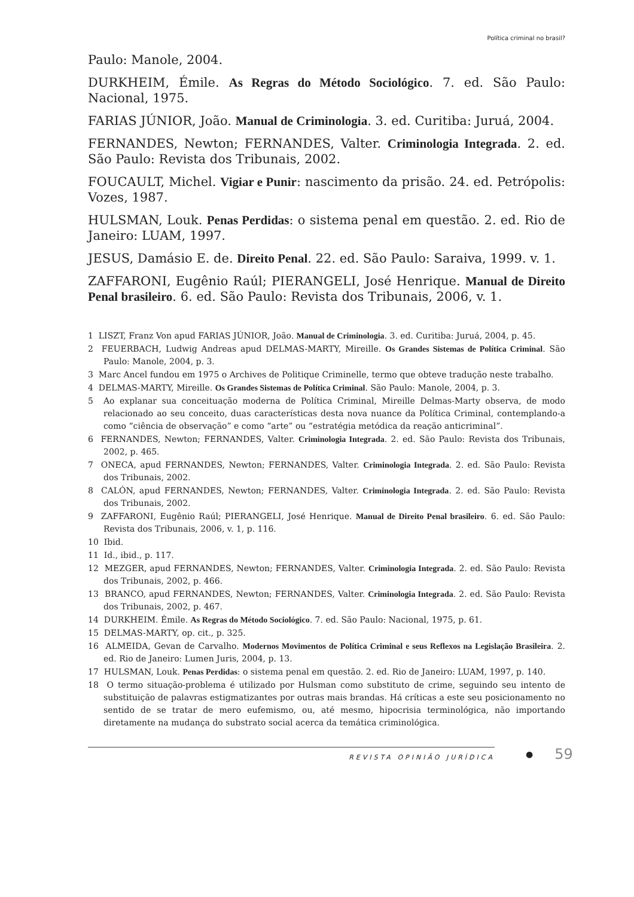Política criminal no brasil?
Paulo: Manole, 2004.
DURKHEIM, Émile. As Regras do Método Sociológico. 7. ed. São Paulo: Nacional, 1975.
FARIAS JÚNIOR, João. Manual de Criminologia. 3. ed. Curitiba: Juruá, 2004.
FERNANDES, Newton; FERNANDES, Valter. Criminologia Integrada. 2. ed. São Paulo: Revista dos Tribunais, 2002.
FOUCAULT, Michel. Vigiar e Punir: nascimento da prisão. 24. ed. Petrópolis: Vozes, 1987.
HULSMAN, Louk. Penas Perdidas: o sistema penal em questão. 2. ed. Rio de Janeiro: LUAM, 1997.
JESUS, Damásio E. de. Direito Penal. 22. ed. São Paulo: Saraiva, 1999. v. 1.
ZAFFARONI, Eugênio Raúl; PIERANGELI, José Henrique. Manual de Direito Penal brasileiro. 6. ed. São Paulo: Revista dos Tribunais, 2006, v. 1.
1 LISZT, Franz Von apud FARIAS JÚNIOR, João. Manual de Criminologia. 3. ed. Curitiba: Juruá, 2004, p. 45.
2 FEUERBACH, Ludwig Andreas apud DELMAS-MARTY, Mireille. Os Grandes Sistemas de Política Criminal. São Paulo: Manole, 2004, p. 3.
3 Marc Ancel fundou em 1975 o Archives de Politique Criminelle, termo que obteve tradução neste trabalho.
4 DELMAS-MARTY, Mireille. Os Grandes Sistemas de Política Criminal. São Paulo: Manole, 2004, p. 3.
5 Ao explanar sua conceituação moderna de Política Criminal, Mireille Delmas-Marty observa, de modo relacionado ao seu conceito, duas características desta nova nuance da Política Criminal, contemplando-a como “ciência de observação” e como “arte” ou “estratégia metódica da reação anticriminal”.
6 FERNANDES, Newton; FERNANDES, Valter. Criminologia Integrada. 2. ed. São Paulo: Revista dos Tribunais, 2002, p. 465.
7 ONECA, apud FERNANDES, Newton; FERNANDES, Valter. Criminologia Integrada. 2. ed. São Paulo: Revista dos Tribunais, 2002.
8 CALÓN, apud FERNANDES, Newton; FERNANDES, Valter. Criminologia Integrada. 2. ed. São Paulo: Revista dos Tribunais, 2002.
9 ZAFFARONI, Eugênio Raúl; PIERANGELI, José Henrique. Manual de Direito Penal brasileiro. 6. ed. São Paulo: Revista dos Tribunais, 2006, v. 1, p. 116.
10 Ibid.
11 Id., ibid., p. 117.
12 MEZGER, apud FERNANDES, Newton; FERNANDES, Valter. Criminologia Integrada. 2. ed. São Paulo: Revista dos Tribunais, 2002, p. 466.
13 BRANCO, apud FERNANDES, Newton; FERNANDES, Valter. Criminologia Integrada. 2. ed. São Paulo: Revista dos Tribunais, 2002, p. 467.
14 DURKHEIM. Émile. As Regras do Método Sociológico. 7. ed. São Paulo: Nacional, 1975, p. 61.
15 DELMAS-MARTY, op. cit., p. 325.
16 ALMEIDA, Gevan de Carvalho. Modernos Movimentos de Política Criminal e seus Reflexos na Legislação Brasileira. 2. ed. Rio de Janeiro: Lumen Juris, 2004, p. 13.
17 HULSMAN, Louk. Penas Perdidas: o sistema penal em questão. 2. ed. Rio de Janeiro: LUAM, 1997, p. 140.
18 O termo situação-problema é utilizado por Hulsman como substituto de crime, seguindo seu intento de substituição de palavras estigmatizantes por outras mais brandas. Há críticas a este seu posicionamento no sentido de se tratar de mero eufemismo, ou, até mesmo, hipocrisia terminológica, não importando diretamente na mudança do substrato social acerca da temática criminológica.
REVISTA OPINIÃO JURÍDICA ● 59